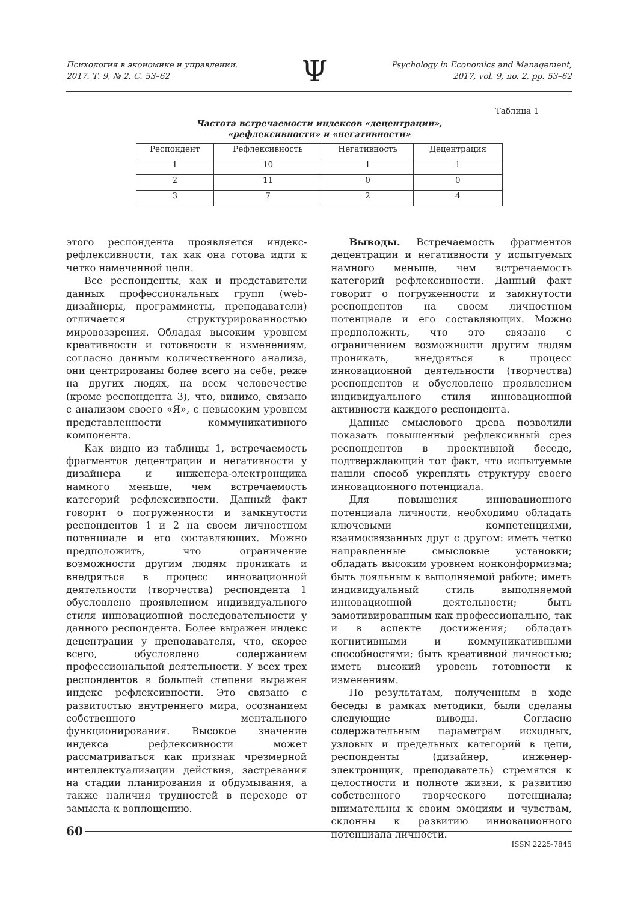Психология в экономике и управлении.
2017. Т. 9, № 2. С. 53–62
Ψ
Psychology in Economics and Management,
2017, vol. 9, no. 2, pp. 53–62
Таблица 1
Частота встречаемости индексов «децентрации»,
«рефлексивности» и «негативности»
| Респондент | Рефлексивность | Негативность | Децентрация |
| --- | --- | --- | --- |
| 1 | 10 | 1 | 1 |
| 2 | 11 | 0 | 0 |
| 3 | 7 | 2 | 4 |
этого респондента проявляется индекс-рефлексивности, так как она готова идти к четко намеченной цели.
Все респонденты, как и представители данных профессиональных групп (web-дизайнеры, программисты, преподаватели) отличается структурированностью мировоззрения. Обладая высоким уровнем креативности и готовности к изменениям, согласно данным количественного анализа, они центрированы более всего на себе, реже на других людях, на всем человечестве (кроме респондента 3), что, видимо, связано с анализом своего «Я», с невысоким уровнем представленности коммуникативного компонента.
Как видно из таблицы 1, встречаемость фрагментов децентрации и негативности у дизайнера и инженера-электронщика намного меньше, чем встречаемость категорий рефлексивности. Данный факт говорит о погруженности и замкнутости респондентов 1 и 2 на своем личностном потенциале и его составляющих. Можно предположить, что ограничение возможности другим людям проникать и внедряться в процесс инновационной деятельности (творчества) респондента 1 обусловлено проявлением индивидуального стиля инновационной последовательности у данного респондента. Более выражен индекс децентрации у преподавателя, что, скорее всего, обусловлено содержанием профессиональной деятельности. У всех трех респондентов в большей степени выражен индекс рефлексивности. Это связано с развитостью внутреннего мира, осознанием собственного ментального функционирования. Высокое значение индекса рефлексивности может рассматриваться как признак чрезмерной интеллектуализации действия, застревания на стадии планирования и обдумывания, а также наличия трудностей в переходе от замысла к воплощению.
Выводы. Встречаемость фрагментов децентрации и негативности у испытуемых намного меньше, чем встречаемость категорий рефлексивности. Данный факт говорит о погруженности и замкнутости респондентов на своем личностном потенциале и его составляющих. Можно предположить, что это связано с ограничением возможности другим людям проникать, внедряться в процесс инновационной деятельности (творчества) респондентов и обусловлено проявлением индивидуального стиля инновационной активности каждого респондента.
Данные смыслового древа позволили показать повышенный рефлексивный срез респондентов в проективной беседе, подтверждающий тот факт, что испытуемые нашли способ укреплять структуру своего инновационного потенциала.
Для повышения инновационного потенциала личности, необходимо обладать ключевыми компетенциями, взаимосвязанных друг с другом: иметь четко направленные смысловые установки; обладать высоким уровнем нонконформизма; быть лояльным к выполняемой работе; иметь индивидуальный стиль выполняемой инновационной деятельности; быть замотивированным как профессионально, так и в аспекте достижения; обладать когнитивными и коммуникативными способностями; быть креативной личностью; иметь высокий уровень готовности к изменениям.
По результатам, полученным в ходе беседы в рамках методики, были сделаны следующие выводы. Согласно содержательным параметрам исходных, узловых и предельных категорий в цепи, респонденты (дизайнер, инженер-электронщик, преподаватель) стремятся к целостности и полноте жизни, к развитию собственного творческого потенциала; внимательны к своим эмоциям и чувствам, склонны к развитию инновационного потенциала личности.
60
ISSN 2225-7845